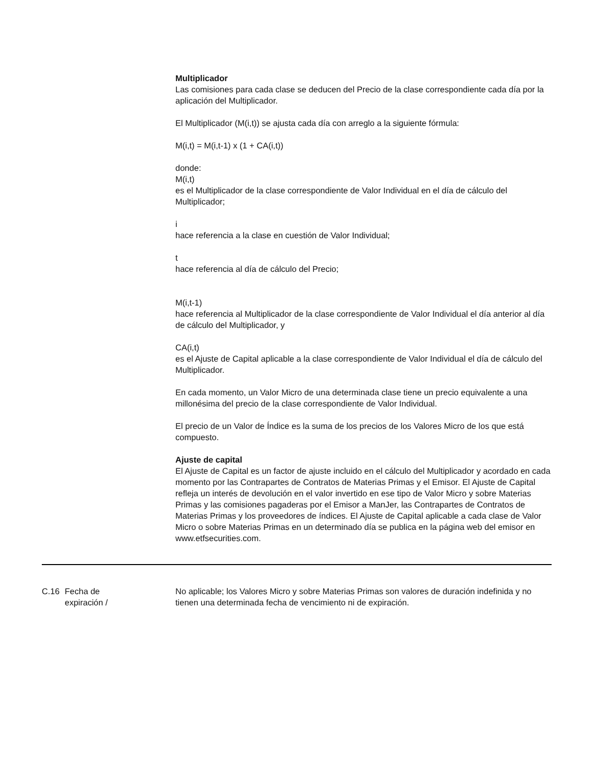Multiplicador
Las comisiones para cada clase se deducen del Precio de la clase correspondiente cada día por la aplicación del Multiplicador.
El Multiplicador (M(i,t)) se ajusta cada día con arreglo a la siguiente fórmula:
M(i,t) = M(i,t-1) x (1 + CA(i,t))
donde:
M(i,t)
es el Multiplicador de la clase correspondiente de Valor Individual en el día de cálculo del Multiplicador;
i
hace referencia a la clase en cuestión de Valor Individual;
t
hace referencia al día de cálculo del Precio;
M(i,t-1)
hace referencia al Multiplicador de la clase correspondiente de Valor Individual el día anterior al día de cálculo del Multiplicador, y
CA(i,t)
es el Ajuste de Capital aplicable a la clase correspondiente de Valor Individual el día de cálculo del Multiplicador.
En cada momento, un Valor Micro de una determinada clase tiene un precio equivalente a una millonésima del precio de la clase correspondiente de Valor Individual.
El precio de un Valor de Índice es la suma de los precios de los Valores Micro de los que está compuesto.
Ajuste de capital
El Ajuste de Capital es un factor de ajuste incluido en el cálculo del Multiplicador y acordado en cada momento por las Contrapartes de Contratos de Materias Primas y el Emisor. El Ajuste de Capital refleja un interés de devolución en el valor invertido en ese tipo de Valor Micro y sobre Materias Primas y las comisiones pagaderas por el Emisor a ManJer, las Contrapartes de Contratos de Materias Primas y los proveedores de índices. El Ajuste de Capital aplicable a cada clase de Valor Micro o sobre Materias Primas en un determinado día se publica en la página web del emisor en www.etfsecurities.com.
C.16 Fecha de
expiración /
No aplicable; los Valores Micro y sobre Materias Primas son valores de duración indefinida y no tienen una determinada fecha de vencimiento ni de expiración.